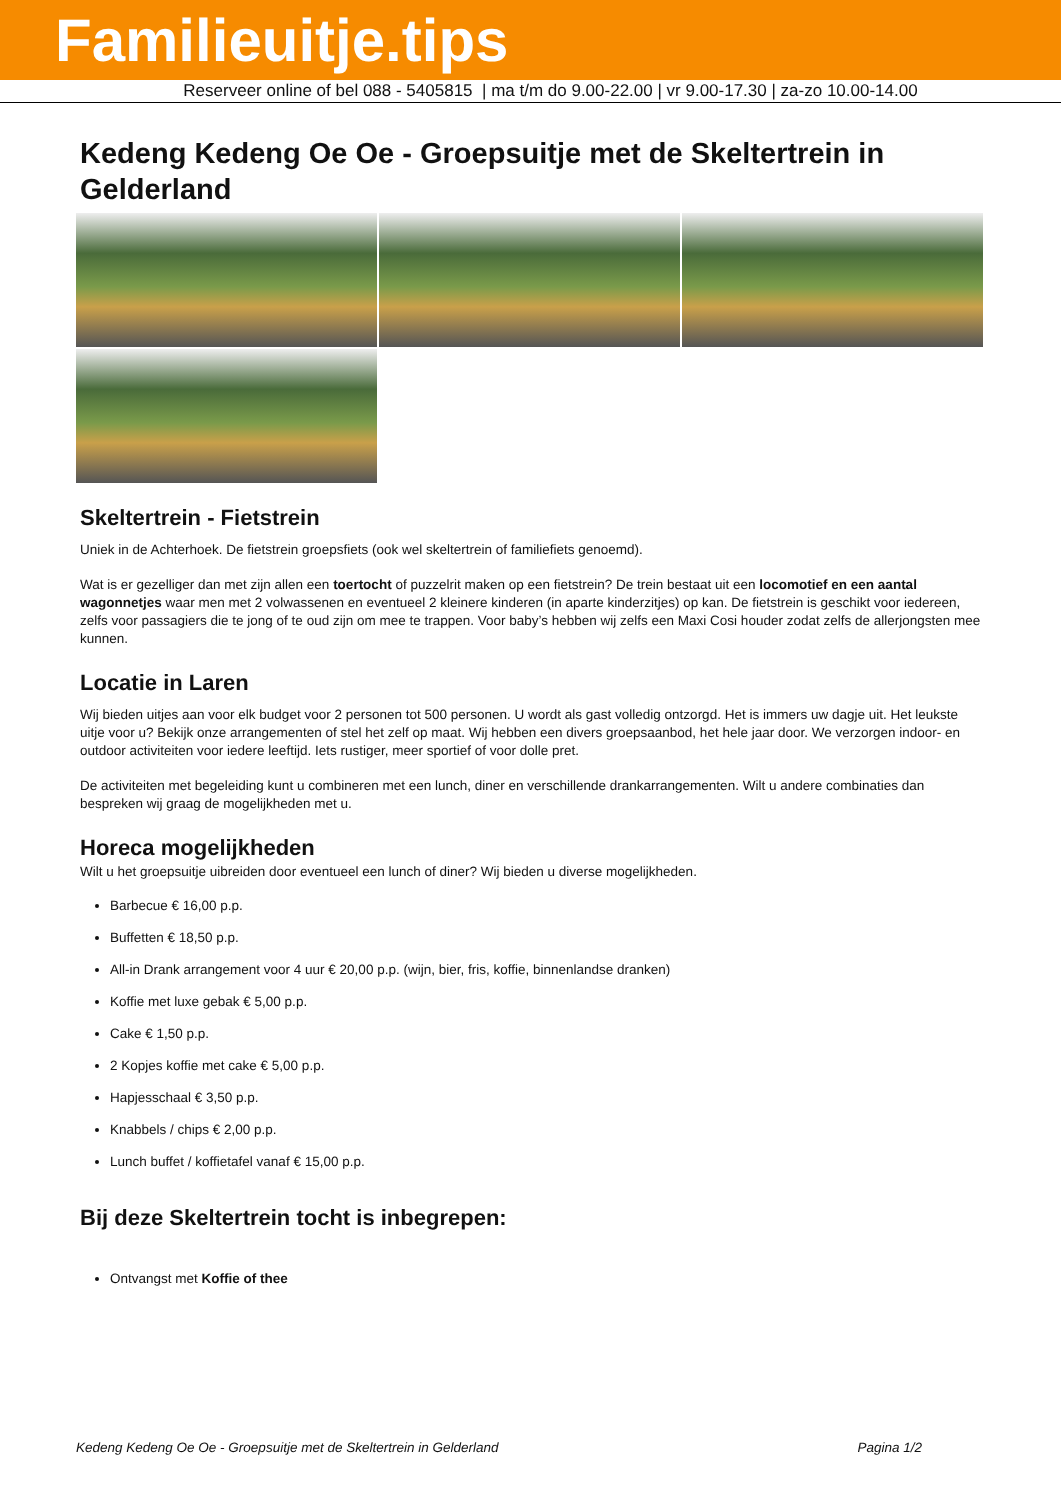Familieuitje.tips
Reserveer online of bel 088 - 5405815 | ma t/m do 9.00-22.00 | vr 9.00-17.30 | za-zo 10.00-14.00
Kedeng Kedeng Oe Oe - Groepsuitje met de Skeltertrein in Gelderland
Skeltertrein - Fietstrein
Uniek in de Achterhoek. De fietstrein groepsfiets (ook wel skeltertrein of familiefiets genoemd).
Wat is er gezelliger dan met zijn allen een toertocht of puzzelrit maken op een fietstrein? De trein bestaat uit een locomotief en een aantal wagonnetjes waar men met 2 volwassenen en eventueel 2 kleinere kinderen (in aparte kinderzitjes) op kan. De fietstrein is geschikt voor iedereen, zelfs voor passagiers die te jong of te oud zijn om mee te trappen. Voor baby’s hebben wij zelfs een Maxi Cosi houder zodat zelfs de allerjongsten mee kunnen.
Locatie in Laren
Wij bieden uitjes aan voor elk budget voor 2 personen tot 500 personen. U wordt als gast volledig ontzorgd. Het is immers uw dagje uit. Het leukste uitje voor u? Bekijk onze arrangementen of stel het zelf op maat. Wij hebben een divers groepsaanbod, het hele jaar door. We verzorgen indoor- en outdoor activiteiten voor iedere leeftijd. Iets rustiger, meer sportief of voor dolle pret.
De activiteiten met begeleiding kunt u combineren met een lunch, diner en verschillende drankarrangementen. Wilt u andere combinaties dan bespreken wij graag de mogelijkheden met u.
Horeca mogelijkheden
Wilt u het groepsuitje uibreiden door eventueel een lunch of diner? Wij bieden u diverse mogelijkheden.
Barbecue € 16,00 p.p.
Buffetten € 18,50 p.p.
All-in Drank arrangement voor 4 uur € 20,00 p.p. (wijn, bier, fris, koffie, binnenlandse dranken)
Koffie met luxe gebak € 5,00 p.p.
Cake € 1,50 p.p.
2 Kopjes koffie met cake € 5,00 p.p.
Hapjesschaal € 3,50 p.p.
Knabbels / chips € 2,00 p.p.
Lunch buffet / koffietafel vanaf € 15,00 p.p.
Bij deze Skeltertrein tocht is inbegrepen:
Ontvangst met Koffie of thee
Kedeng Kedeng Oe Oe - Groepsuitje met de Skeltertrein in Gelderland Pagina 1/2